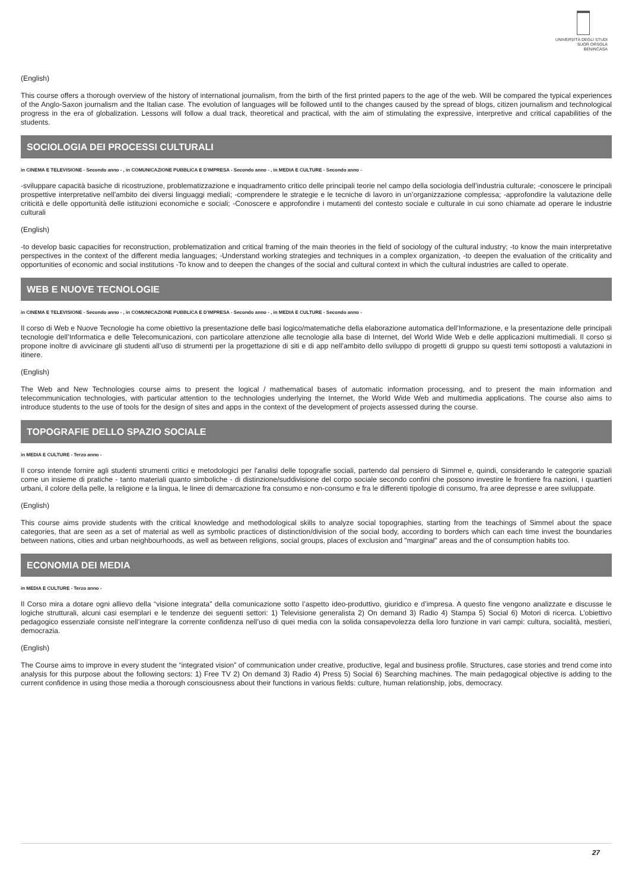UNIVERSITÀ DEGLI STUDI
SUOR ORSOLA
BENINCASA
(English)
This course offers a thorough overview of the history of international journalism, from the birth of the first printed papers to the age of the web. Will be compared the typical experiences of the Anglo-Saxon journalism and the Italian case. The evolution of languages will be followed until to the changes caused by the spread of blogs, citizen journalism and technological progress in the era of globalization. Lessons will follow a dual track, theoretical and practical, with the aim of stimulating the expressive, interpretive and critical capabilities of the students.
SOCIOLOGIA DEI PROCESSI CULTURALI
in CINEMA E TELEVISIONE - Secondo anno - , in COMUNICAZIONE PUBBLICA E D'IMPRESA - Secondo anno - , in MEDIA E CULTURE - Secondo anno -
-sviluppare capacità basiche di ricostruzione, problematizzazione e inquadramento critico delle principali teorie nel campo della sociologia dell’industria culturale; -conoscere le principali prospettive interpretative nell'ambito dei diversi linguaggi mediali; -comprendere le strategie e le tecniche di lavoro in un’organizzazione complessa; -approfondire la valutazione delle criticità e delle opportunità delle istituzioni economiche e sociali; -Conoscere e approfondire i mutamenti del contesto sociale e culturale in cui sono chiamate ad operare le industrie culturali
(English)
-to develop basic capacities for reconstruction, problematization and critical framing of the main theories in the field of sociology of the cultural industry; -to know the main interpretative perspectives in the context of the different media languages; -Understand working strategies and techniques in a complex organization, -to deepen the evaluation of the criticality and opportunities of economic and social institutions -To know and to deepen the changes of the social and cultural context in which the cultural industries are called to operate.
WEB E NUOVE TECNOLOGIE
in CINEMA E TELEVISIONE - Secondo anno - , in COMUNICAZIONE PUBBLICA E D'IMPRESA - Secondo anno - , in MEDIA E CULTURE - Secondo anno -
Il corso di Web e Nuove Tecnologie ha come obiettivo la presentazione delle basi logico/matematiche della elaborazione automatica dell’Informazione, e la presentazione delle principali tecnologie dell’Informatica e delle Telecomunicazioni, con particolare attenzione alle tecnologie alla base di Internet, del World Wide Web e delle applicazioni multimediali. Il corso si propone inoltre di avvicinare gli studenti all’uso di strumenti per la progettazione di siti e di app nell’ambito dello sviluppo di progetti di gruppo su questi temi sottoposti a valutazioni in itinere.
(English)
The Web and New Technologies course aims to present the logical / mathematical bases of automatic information processing, and to present the main information and telecommunication technologies, with particular attention to the technologies underlying the Internet, the World Wide Web and multimedia applications. The course also aims to introduce students to the use of tools for the design of sites and apps in the context of the development of projects assessed during the course.
TOPOGRAFIE DELLO SPAZIO SOCIALE
in MEDIA E CULTURE - Terzo anno -
Il corso intende fornire agli studenti strumenti critici e metodologici per l'analisi delle topografie sociali, partendo dal pensiero di Simmel e, quindi, considerando le categorie spaziali come un insieme di pratiche - tanto materiali quanto simboliche - di distinzione/suddivisione del corpo sociale secondo confini che possono investire le frontiere fra nazioni, i quartieri urbani, il colore della pelle, la religione e la lingua, le linee di demarcazione fra consumo e non-consumo e fra le differenti tipologie di consumo, fra aree depresse e aree sviluppate.
(English)
This course aims provide students with the critical knowledge and methodological skills to analyze social topographies, starting from the teachings of Simmel about the space categories, that are seen as a set of material as well as symbolic practices of distinction/division of the social body, according to borders which can each time invest the boundaries between nations, cities and urban neighbourhoods, as well as between religions, social groups, places of exclusion and "marginal" areas and the of consumption habits too.
ECONOMIA DEI MEDIA
in MEDIA E CULTURE - Terzo anno -
Il Corso mira a dotare ogni allievo della “visione integrata” della comunicazione sotto l’aspetto ideo-produttivo, giuridico e d’impresa. A questo fine vengono analizzate e discusse le logiche strutturali, alcuni casi esemplari e le tendenze dei seguenti settori: 1) Televisione generalista 2) On demand 3) Radio 4) Stampa 5) Social 6) Motori di ricerca. L’obiettivo pedagogico essenziale consiste nell’integrare la corrente confidenza nell’uso di quei media con la solida consapevolezza della loro funzione in vari campi: cultura, socialità, mestieri, democrazia.
(English)
The Course aims to improve in every student the “integrated vision” of communication under creative, productive, legal and business profile. Structures, case stories and trend come into analysis for this purpose about the following sectors: 1) Free TV 2) On demand 3) Radio 4) Press 5) Social 6) Searching machines. The main pedagogical objective is adding to the current confidence in using those media a thorough consciousness about their functions in various fields: culture, human relationship, jobs, democracy.
27